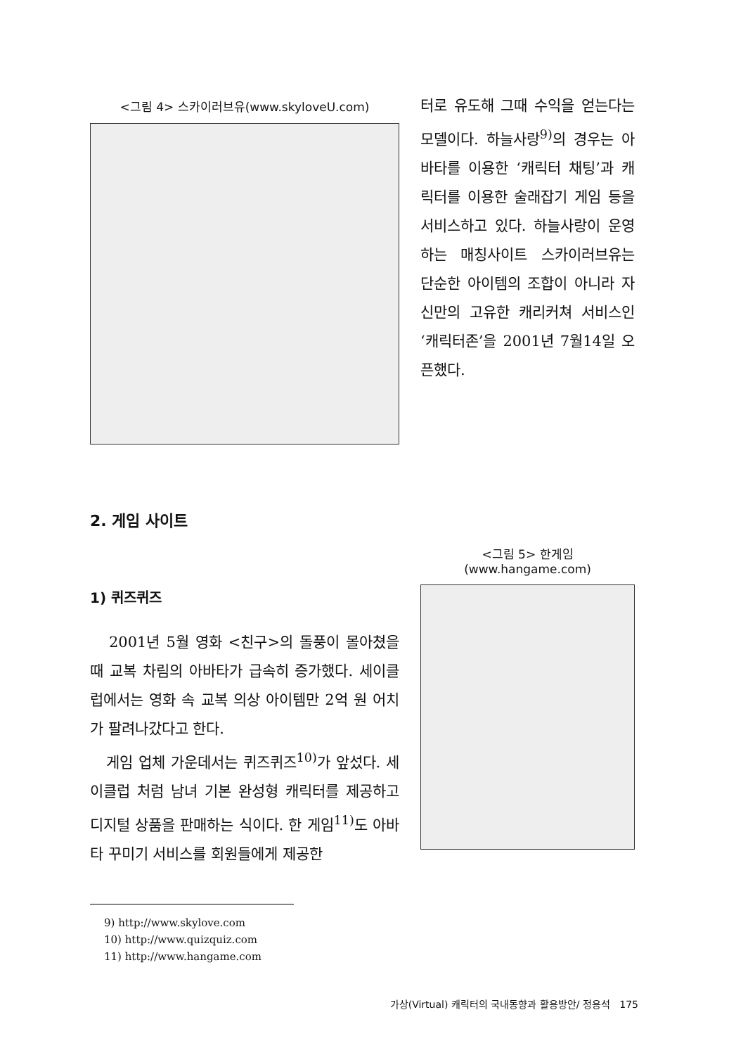<그림 4> 스카이러브유(www.skyloveU.com)
터로 유도해 그때 수익을 얻는다는 모델이다. 하늘사랑<sup>9)</sup>의 경우는 아바타를 이용한 ‘캐릭터 채팅’과 캐릭터를 이용한 술래잡기 게임 등을 서비스하고 있다. 하늘사랑이 운영하는 매칭사이트 스카이러브유는 단순한 아이템의 조합이 아니라 자신만의 고유한 캐리커쳐 서비스인 ‘캐릭터존’을 2001년 7월14일 오픈했다.
2. 게임 사이트
1) 퀴즈퀴즈
2001년 5월 영화 <친구>의 돌풍이 몰아쳤을 때 교복 차림의 아바타가 급속히 증가했다. 세이클럽에서는 영화 속 교복 의상 아이템만 2억 원 어치가 팔려나갔다고 한다.
게임 업체 가운데서는 퀴즈퀴즈<sup>10)</sup>가 앞섰다. 세이클럽 처럼 남녀 기본 완성형 캐릭터를 제공하고 디지털 상품을 판매하는 식이다. 한 게임<sup>11)</sup>도 아바타 꾸미기 서비스를 회원들에게 제공한
<그림 5> 한게임(www.hangame.com)
9) http://www.skylove.com
10) http://www.quizquiz.com
11) http://www.hangame.com
가상(Virtual) 캐릭터의 국내동향과 활용방안/ 정용석 175